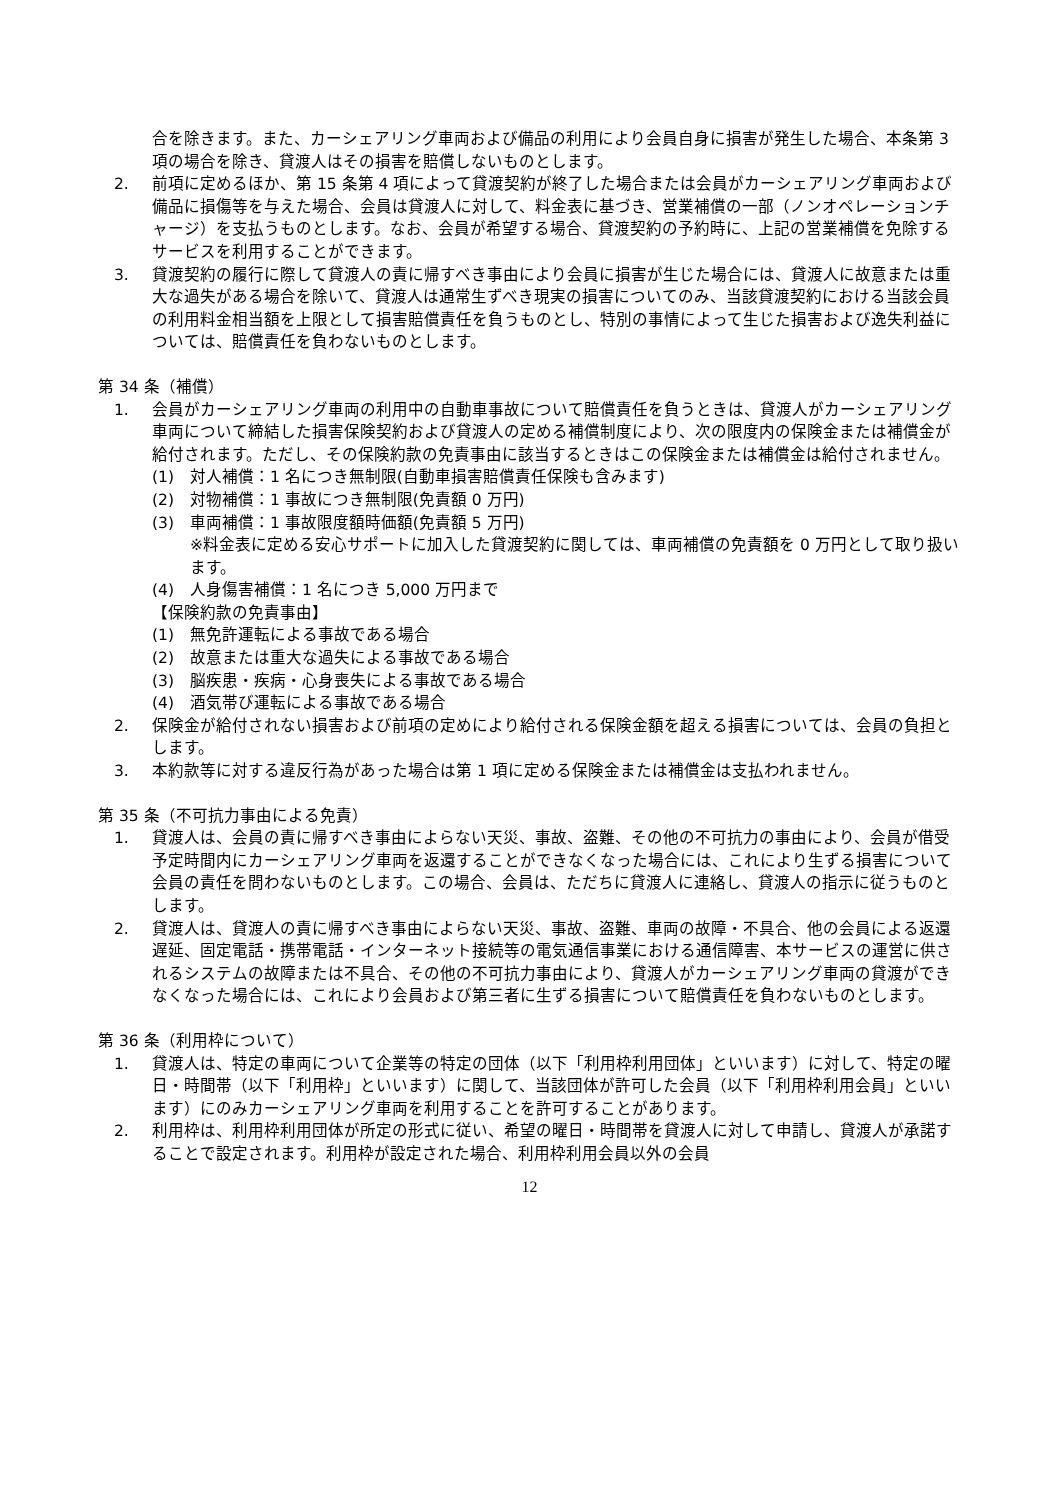合を除きます。また、カーシェアリング車両および備品の利用により会員自身に損害が発生した場合、本条第 3 項の場合を除き、貸渡人はその損害を賠償しないものとします。
2. 前項に定めるほか、第 15 条第 4 項によって貸渡契約が終了した場合または会員がカーシェアリング車両および備品に損傷等を与えた場合、会員は貸渡人に対して、料金表に基づき、営業補償の一部（ノンオペレーションチャージ）を支払うものとします。なお、会員が希望する場合、貸渡契約の予約時に、上記の営業補償を免除するサービスを利用することができます。
3. 貸渡契約の履行に際して貸渡人の責に帰すべき事由により会員に損害が生じた場合には、貸渡人に故意または重大な過失がある場合を除いて、貸渡人は通常生ずべき現実の損害についてのみ、当該貸渡契約における当該会員の利用料金相当額を上限として損害賠償責任を負うものとし、特別の事情によって生じた損害および逸失利益については、賠償責任を負わないものとします。
第 34 条（補償）
1. 会員がカーシェアリング車両の利用中の自動車事故について賠償責任を負うときは、貸渡人がカーシェアリング車両について締結した損害保険契約および貸渡人の定める補償制度により、次の限度内の保険金または補償金が給付されます。ただし、その保険約款の免責事由に該当するときはこの保険金または補償金は給付されません。
(1) 対人補償：1 名につき無制限(自動車損害賠償責任保険も含みます)
(2) 対物補償：1 事故につき無制限(免責額 0 万円)
(3) 車両補償：1 事故限度額時価額(免責額 5 万円)
※料金表に定める安心サポートに加入した貸渡契約に関しては、車両補償の免責額を 0 万円として取り扱います。
(4) 人身傷害補償：1 名につき 5,000 万円まで
【保険約款の免責事由】
(1) 無免許運転による事故である場合
(2) 故意または重大な過失による事故である場合
(3) 脳疾患・疾病・心身喪失による事故である場合
(4) 酒気帯び運転による事故である場合
2. 保険金が給付されない損害および前項の定めにより給付される保険金額を超える損害については、会員の負担とします。
3. 本約款等に対する違反行為があった場合は第 1 項に定める保険金または補償金は支払われません。
第 35 条（不可抗力事由による免責）
1. 貸渡人は、会員の責に帰すべき事由によらない天災、事故、盗難、その他の不可抗力の事由により、会員が借受予定時間内にカーシェアリング車両を返還することができなくなった場合には、これにより生ずる損害について会員の責任を問わないものとします。この場合、会員は、ただちに貸渡人に連絡し、貸渡人の指示に従うものとします。
2. 貸渡人は、貸渡人の責に帰すべき事由によらない天災、事故、盗難、車両の故障・不具合、他の会員による返還遅延、固定電話・携帯電話・インターネット接続等の電気通信事業における通信障害、本サービスの運営に供されるシステムの故障または不具合、その他の不可抗力事由により、貸渡人がカーシェアリング車両の貸渡ができなくなった場合には、これにより会員および第三者に生ずる損害について賠償責任を負わないものとします。
第 36 条（利用枠について）
1. 貸渡人は、特定の車両について企業等の特定の団体（以下「利用枠利用団体」といいます）に対して、特定の曜日・時間帯（以下「利用枠」といいます）に関して、当該団体が許可した会員（以下「利用枠利用会員」といいます）にのみカーシェアリング車両を利用することを許可することがあります。
2. 利用枠は、利用枠利用団体が所定の形式に従い、希望の曜日・時間帯を貸渡人に対して申請し、貸渡人が承諾することで設定されます。利用枠が設定された場合、利用枠利用会員以外の会員
12